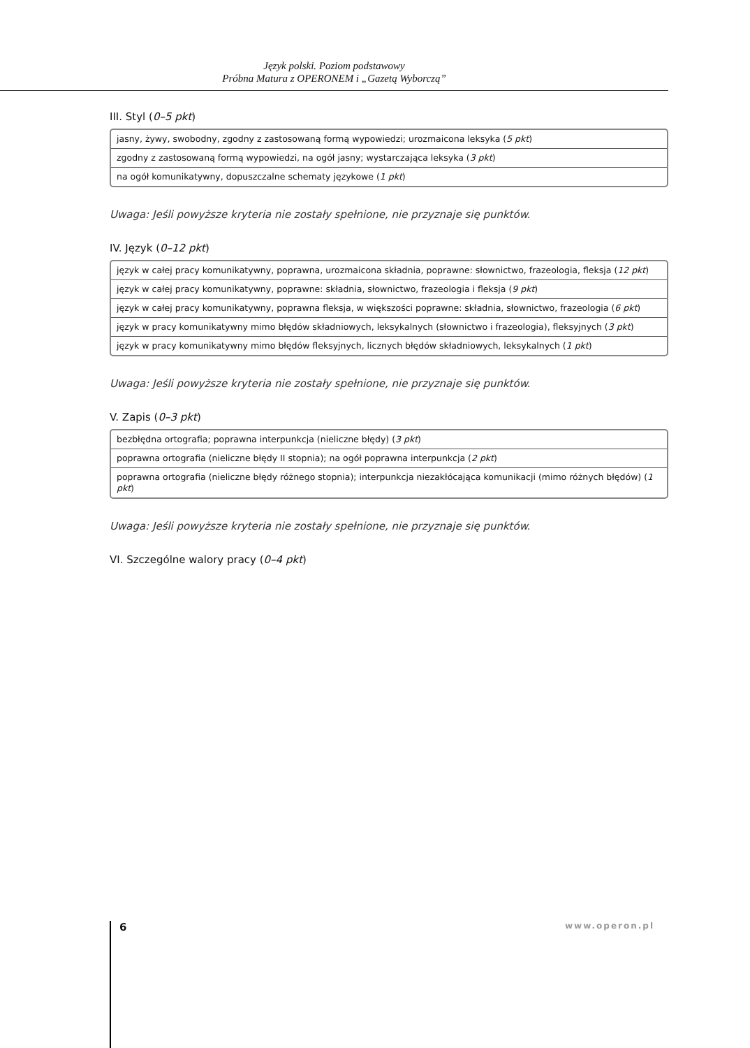Język polski. Poziom podstawowy
Próbna Matura z OPERONEM i „Gazetą Wyborczą”
III. Styl (0–5 pkt)
| jasny, żywy, swobodny, zgodny z zastosowaną formą wypowiedzi; urozmaicona leksyka ( 5 pkt ) |
| zgodny z zastosowaną formą wypowiedzi, na ogół jasny; wystarczająca leksyka ( 3 pkt ) |
| na ogół komunikatywny, dopuszczalne schematy językowe ( 1 pkt ) |
Uwaga: Jeśli powyższe kryteria nie zostały spełnione, nie przyznaje się punktów.
IV. Język (0–12 pkt)
| język w całej pracy komunikatywny, poprawna, urozmaicona składnia, poprawne: słownictwo, frazeologia, fleksja ( 12 pkt ) |
| język w całej pracy komunikatywny, poprawne: składnia, słownictwo, frazeologia i fleksja ( 9 pkt ) |
| język w całej pracy komunikatywny, poprawna fleksja, w większości poprawne: składnia, słownictwo, frazeologia ( 6 pkt ) |
| język w pracy komunikatywny mimo błędów składniowych, leksykalnych (słownictwo i frazeologia), fleksyjnych ( 3 pkt ) |
| język w pracy komunikatywny mimo błędów fleksyjnych, licznych błędów składniowych, leksykalnych ( 1 pkt ) |
Uwaga: Jeśli powyższe kryteria nie zostały spełnione, nie przyznaje się punktów.
V. Zapis (0–3 pkt)
| bezbłędna ortografia; poprawna interpunkcja (nieliczne błędy) ( 3 pkt ) |
| poprawna ortografia (nieliczne błędy II stopnia); na ogół poprawna interpunkcja ( 2 pkt ) |
| poprawna ortografia (nieliczne błędy różnego stopnia); interpunkcja niezakłócająca komunikacji (mimo różnych błędów) ( 1 pkt ) |
Uwaga: Jeśli powyższe kryteria nie zostały spełnione, nie przyznaje się punktów.
VI. Szczególne walory pracy (0–4 pkt)
6 www.operon.pl